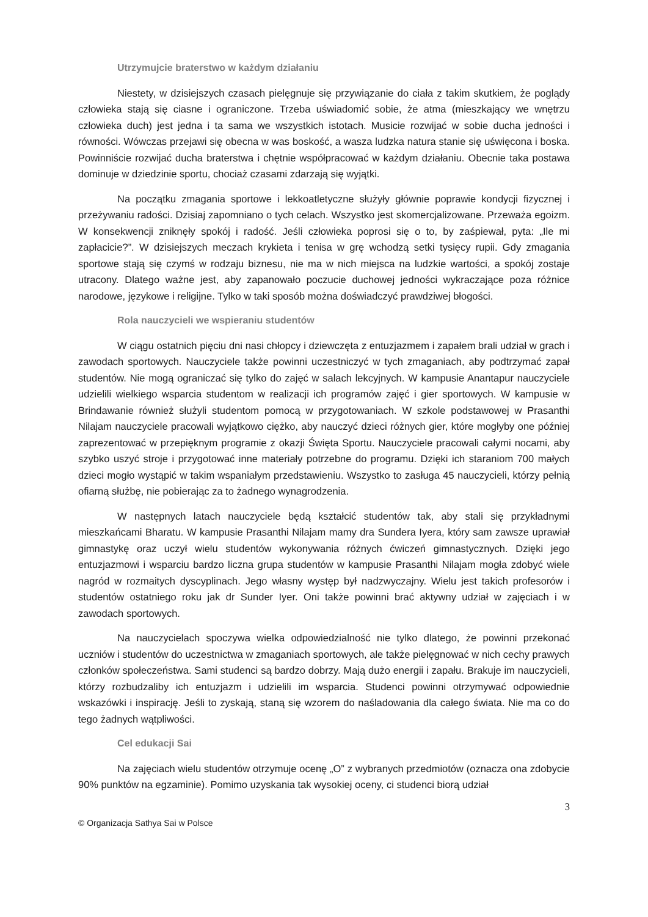Utrzymujcie braterstwo w każdym działaniu
Niestety, w dzisiejszych czasach pielęgnuje się przywiązanie do ciała z takim skutkiem, że poglądy człowieka stają się ciasne i ograniczone. Trzeba uświadomić sobie, że atma (mieszkający we wnętrzu człowieka duch) jest jedna i ta sama we wszystkich istotach. Musicie rozwijać w sobie ducha jedności i równości. Wówczas przejawi się obecna w was boskość, a wasza ludzka natura stanie się uświęcona i boska. Powinniście rozwijać ducha braterstwa i chętnie współpracować w każdym działaniu. Obecnie taka postawa dominuje w dziedzinie sportu, chociaż czasami zdarzają się wyjątki.
Na początku zmagania sportowe i lekkoatletyczne służyły głównie poprawie kondycji fizycznej i przeżywaniu radości. Dzisiaj zapomniano o tych celach. Wszystko jest skomercjalizowane. Przeważa egoizm. W konsekwencji zniknęły spokój i radość. Jeśli człowieka poprosi się o to, by zaśpiewał, pyta: „Ile mi zapłacicie?”. W dzisiejszych meczach krykieta i tenisa w grę wchodzą setki tysięcy rupii. Gdy zmagania sportowe stają się czymś w rodzaju biznesu, nie ma w nich miejsca na ludzkie wartości, a spokój zostaje utracony. Dlatego ważne jest, aby zapanowało poczucie duchowej jedności wykraczające poza różnice narodowe, językowe i religijne. Tylko w taki sposób można doświadczyć prawdziwej błogości.
Rola nauczycieli we wspieraniu studentów
W ciągu ostatnich pięciu dni nasi chłopcy i dziewczęta z entuzjazmem i zapałem brali udział w grach i zawodach sportowych. Nauczyciele także powinni uczestniczyć w tych zmaganiach, aby podtrzymać zapał studentów. Nie mogą ograniczać się tylko do zajęć w salach lekcyjnych. W kampusie Anantapur nauczyciele udzielili wielkiego wsparcia studentom w realizacji ich programów zajęć i gier sportowych. W kampusie w Brindawanie również służyli studentom pomocą w przygotowaniach. W szkole podstawowej w Prasanthi Nilajam nauczyciele pracowali wyjątkowo ciężko, aby nauczyć dzieci różnych gier, które mogłyby one później zaprezentować w przepięknym programie z okazji Święta Sportu. Nauczyciele pracowali całymi nocami, aby szybko uszyć stroje i przygotować inne materiały potrzebne do programu. Dzięki ich staraniom 700 małych dzieci mogło wystąpić w takim wspaniałym przedstawieniu. Wszystko to zasługa 45 nauczycieli, którzy pełnią ofiarną służbę, nie pobierając za to żadnego wynagrodzenia.
W następnych latach nauczyciele będą kształcić studentów tak, aby stali się przykładnymi mieszkańcami Bharatu. W kampusie Prasanthi Nilajam mamy dra Sundera Iyera, który sam zawsze uprawiał gimnastykę oraz uczył wielu studentów wykonywania różnych ćwiczeń gimnastycznych. Dzięki jego entuzjazmowi i wsparciu bardzo liczna grupa studentów w kampusie Prasanthi Nilajam mogła zdobyć wiele nagród w rozmaitych dyscyplinach. Jego własny występ był nadzwyczajny. Wielu jest takich profesorów i studentów ostatniego roku jak dr Sunder Iyer. Oni także powinni brać aktywny udział w zajęciach i w zawodach sportowych.
Na nauczycielach spoczywa wielka odpowiedzialność nie tylko dlatego, że powinni przekonać uczniów i studentów do uczestnictwa w zmaganiach sportowych, ale także pielęgnować w nich cechy prawych członków społeczeństwa. Sami studenci są bardzo dobrzy. Mają dużo energii i zapału. Brakuje im nauczycieli, którzy rozbudzaliby ich entuzjazm i udzielili im wsparcia. Studenci powinni otrzymywać odpowiednie wskazówki i inspirację. Jeśli to zyskają, staną się wzorem do naśladowania dla całego świata. Nie ma co do tego żadnych wątpliwości.
Cel edukacji Sai
Na zajęciach wielu studentów otrzymuje ocenę „O” z wybranych przedmiotów (oznacza ona zdobycie 90% punktów na egzaminie). Pomimo uzyskania tak wysokiej oceny, ci studenci biorą udział
3
© Organizacja Sathya Sai w Polsce